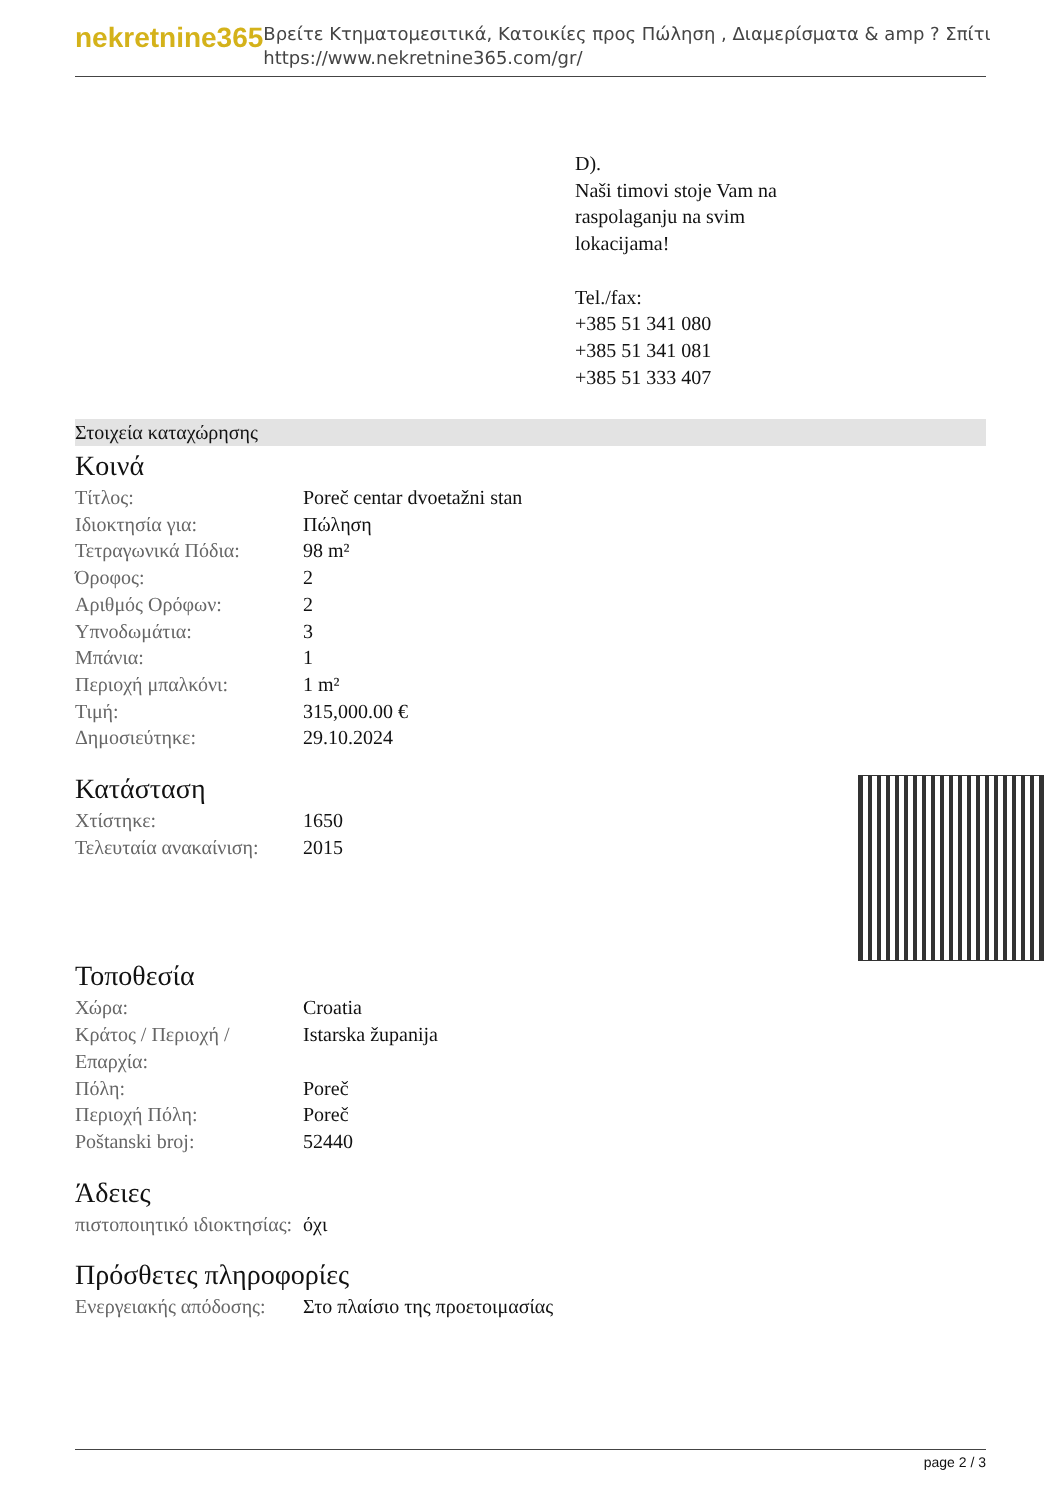nekretnine365
Βρείτε Κτηματομεσιτικά, Κατοικίες προς Πώληση , Διαμερίσματα & amp ? Σπίτι
https://www.nekretnine365.com/gr/
D).
Naši timovi stoje Vam na
raspolaganju na svim
lokacijama!
Tel./fax:
+385 51 341 080
+385 51 341 081
+385 51 333 407
Στοιχεία καταχώρησης
Κοινά
| Τίτλος: | Poreč centar dvoetažni stan |
| Ιδιοκτησία για: | Πώληση |
| Τετραγωνικά Πόδια: | 98 m² |
| Όροφος: | 2 |
| Αριθμός Ορόφων: | 2 |
| Υπνοδωμάτια: | 3 |
| Μπάνια: | 1 |
| Περιοχή μπαλκόνι: | 1 m² |
| Τιμή: | 315,000.00 € |
| Δημοσιεύτηκε: | 29.10.2024 |
Κατάσταση
| Χτίστηκε: | 1650 |
| Τελευταία ανακαίνιση: | 2015 |
Τοποθεσία
| Χώρα: | Croatia |
| Κράτος / Περιοχή / Επαρχία: | Istarska županija |
| Πόλη: | Poreč |
| Περιοχή Πόλη: | Poreč |
| Poštanski broj: | 52440 |
Άδειες
| πιστοποιητικό ιδιοκτησίας: | όχι |
Πρόσθετες πληροφορίες
| Ενεργειακής απόδοσης: | Στο πλαίσιο της προετοιμασίας |
page 2 / 3